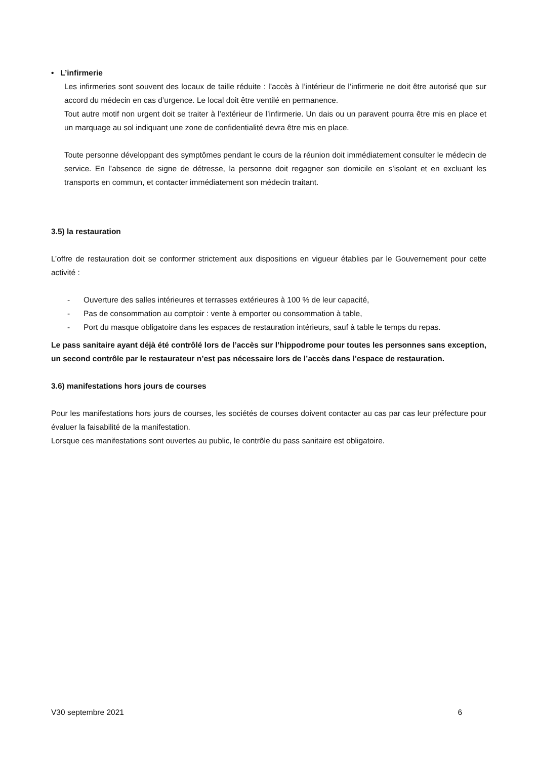• L’infirmerie
Les infirmeries sont souvent des locaux de taille réduite : l’accès à l’intérieur de l’infirmerie ne doit être autorisé que sur accord du médecin en cas d’urgence. Le local doit être ventilé en permanence.
Tout autre motif non urgent doit se traiter à l’extérieur de l’infirmerie. Un dais ou un paravent pourra être mis en place et un marquage au sol indiquant une zone de confidentialité devra être mis en place.
Toute personne développant des symptômes pendant le cours de la réunion doit immédiatement consulter le médecin de service. En l’absence de signe de détresse, la personne doit regagner son domicile en s’isolant et en excluant les transports en commun, et contacter immédiatement son médecin traitant.
3.5) la restauration
L’offre de restauration doit se conformer strictement aux dispositions en vigueur établies par le Gouvernement pour cette activité :
- Ouverture des salles intérieures et terrasses extérieures à 100 % de leur capacité,
- Pas de consommation au comptoir : vente à emporter ou consommation à table,
- Port du masque obligatoire dans les espaces de restauration intérieurs, sauf à table le temps du repas.
Le pass sanitaire ayant déjà été contrôlé lors de l’accès sur l’hippodrome pour toutes les personnes sans exception, un second contrôle par le restaurateur n’est pas nécessaire lors de l’accès dans l’espace de restauration.
3.6) manifestations hors jours de courses
Pour les manifestations hors jours de courses, les sociétés de courses doivent contacter au cas par cas leur préfecture pour évaluer la faisabilité de la manifestation.
Lorsque ces manifestations sont ouvertes au public, le contrôle du pass sanitaire est obligatoire.
V30 septembre 2021 6